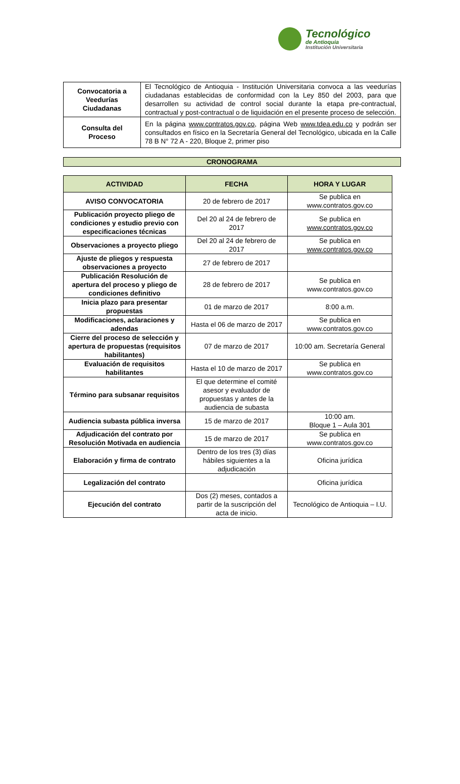Tecnológico
de Antioquia
Institución Universitaria
| Convocatoria a Veedurías Ciudadanas | El Tecnológico de Antioquia - Institución Universitaria convoca a las veedurías ciudadanas establecidas de conformidad con la Ley 850 del 2003, para que desarrollen su actividad de control social durante la etapa pre-contractual, contractual y post-contractual o de liquidación en el presente proceso de selección. |
| Consulta del Proceso | En la página www.contratos.gov.co , página Web www.tdea.edu.co y podrán ser consultados en físico en la Secretaría General del Tecnológico, ubicada en la Calle 78 B N° 72 A - 220, Bloque 2, primer piso |
CRONOGRAMA
| ACTIVIDAD | FECHA | HORA Y LUGAR |
| --- | --- | --- |
| AVISO CONVOCATORIA | 20 de febrero de 2017 | Se publica en www.contratos.gov.co |
| Publicación proyecto pliego de condiciones y estudio previo con especificaciones técnicas | Del 20 al 24 de febrero de 2017 | Se publica en www.contratos.gov.co |
| Observaciones a proyecto pliego | Del 20 al 24 de febrero de 2017 | Se publica en www.contratos.gov.co |
| Ajuste de pliegos y respuesta observaciones a proyecto | 27 de febrero de 2017 | |
| Publicación Resolución de apertura del proceso y pliego de condiciones definitivo | 28 de febrero de 2017 | Se publica en www.contratos.gov.co |
| Inicia plazo para presentar propuestas | 01 de marzo de 2017 | 8:00 a.m. |
| Modificaciones, aclaraciones y adendas | Hasta el 06 de marzo de 2017 | Se publica en www.contratos.gov.co |
| Cierre del proceso de selección y apertura de propuestas (requisitos habilitantes) | 07 de marzo de 2017 | 10:00 am. Secretaría General |
| Evaluación de requisitos habilitantes | Hasta el 10 de marzo de 2017 | Se publica en www.contratos.gov.co |
| Término para subsanar requisitos | El que determine el comité asesor y evaluador de propuestas y antes de la audiencia de subasta | |
| Audiencia subasta pública inversa | 15 de marzo de 2017 | 10:00 am. Bloque 1 – Aula 301 |
| Adjudicación del contrato por Resolución Motivada en audiencia | 15 de marzo de 2017 | Se publica en www.contratos.gov.co |
| Elaboración y firma de contrato | Dentro de los tres (3) días hábiles siguientes a la adjudicación | Oficina jurídica |
| Legalización del contrato | | Oficina jurídica |
| Ejecución del contrato | Dos (2) meses, contados a partir de la suscripción del acta de inicio. | Tecnológico de Antioquia – I.U. |